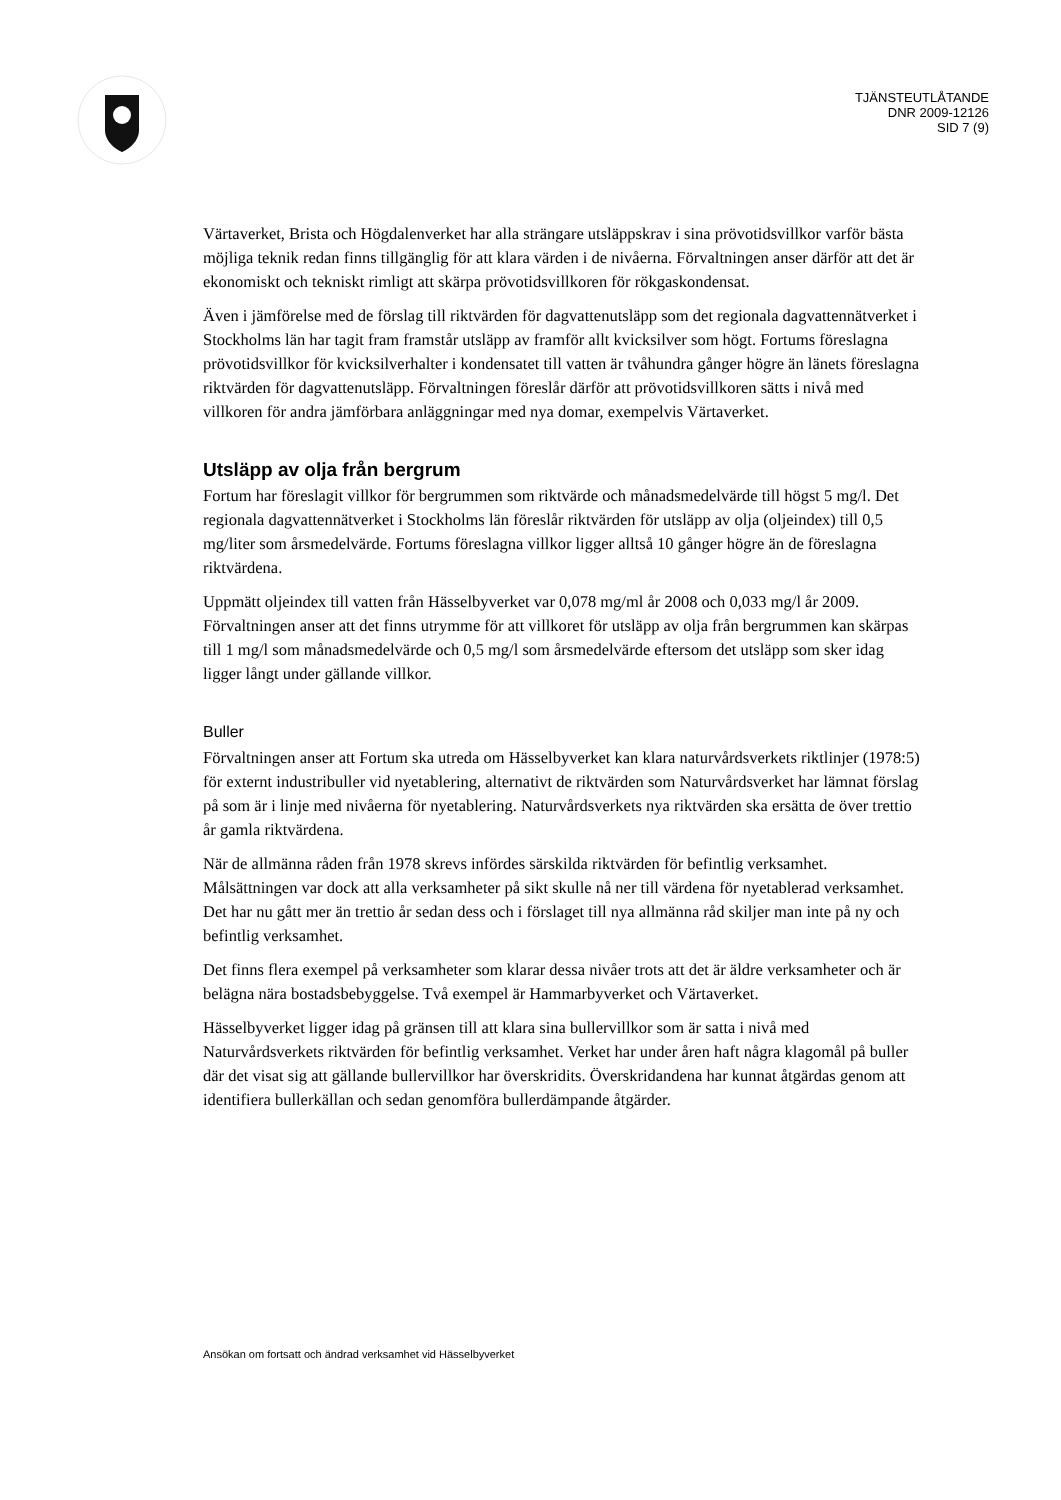TJÄNSTEUTLÅTANDE
DNR 2009-12126
SID 7 (9)
Värtaverket, Brista och Högdalenverket har alla strängare utsläppskrav i sina prövotidsvillkor varför bästa möjliga teknik redan finns tillgänglig för att klara värden i de nivåerna. Förvaltningen anser därför att det är ekonomiskt och tekniskt rimligt att skärpa prövotidsvillkoren för rökgaskondensat.
Även i jämförelse med de förslag till riktvärden för dagvattenutsläpp som det regionala dagvattennätverket i Stockholms län har tagit fram framstår utsläpp av framför allt kvicksilver som högt. Fortums föreslagna prövotidsvillkor för kvicksilverhalter i kondensatet till vatten är tvåhundra gånger högre än länets föreslagna riktvärden för dagvattenutsläpp. Förvaltningen föreslår därför att prövotidsvillkoren sätts i nivå med villkoren för andra jämförbara anläggningar med nya domar, exempelvis Värtaverket.
Utsläpp av olja från bergrum
Fortum har föreslagit villkor för bergrummen som riktvärde och månadsmedelvärde till högst 5 mg/l. Det regionala dagvattennätverket i Stockholms län föreslår riktvärden för utsläpp av olja (oljeindex) till 0,5 mg/liter som årsmedelvärde. Fortums föreslagna villkor ligger alltså 10 gånger högre än de föreslagna riktvärdena.
Uppmätt oljeindex till vatten från Hässelbyverket var 0,078 mg/ml år 2008 och 0,033 mg/l år 2009. Förvaltningen anser att det finns utrymme för att villkoret för utsläpp av olja från bergrummen kan skärpas till 1 mg/l som månadsmedelvärde och 0,5 mg/l som årsmedelvärde eftersom det utsläpp som sker idag ligger långt under gällande villkor.
Buller
Förvaltningen anser att Fortum ska utreda om Hässelbyverket kan klara naturvårdsverkets riktlinjer (1978:5) för externt industribuller vid nyetablering, alternativt de riktvärden som Naturvårdsverket har lämnat förslag på som är i linje med nivåerna för nyetablering. Naturvårdsverkets nya riktvärden ska ersätta de över trettio år gamla riktvärdena.
När de allmänna råden från 1978 skrevs infördes särskilda riktvärden för befintlig verksamhet. Målsättningen var dock att alla verksamheter på sikt skulle nå ner till värdena för nyetablerad verksamhet. Det har nu gått mer än trettio år sedan dess och i förslaget till nya allmänna råd skiljer man inte på ny och befintlig verksamhet.
Det finns flera exempel på verksamheter som klarar dessa nivåer trots att det är äldre verksamheter och är belägna nära bostadsbebyggelse. Två exempel är Hammarbyverket och Värtaverket.
Hässelbyverket ligger idag på gränsen till att klara sina bullervillkor som är satta i nivå med Naturvårdsverkets riktvärden för befintlig verksamhet. Verket har under åren haft några klagomål på buller där det visat sig att gällande bullervillkor har överskridits. Överskridandena har kunnat åtgärdas genom att identifiera bullerkällan och sedan genomföra bullerdämpande åtgärder.
Ansökan om fortsatt och ändrad verksamhet vid Hässelbyverket